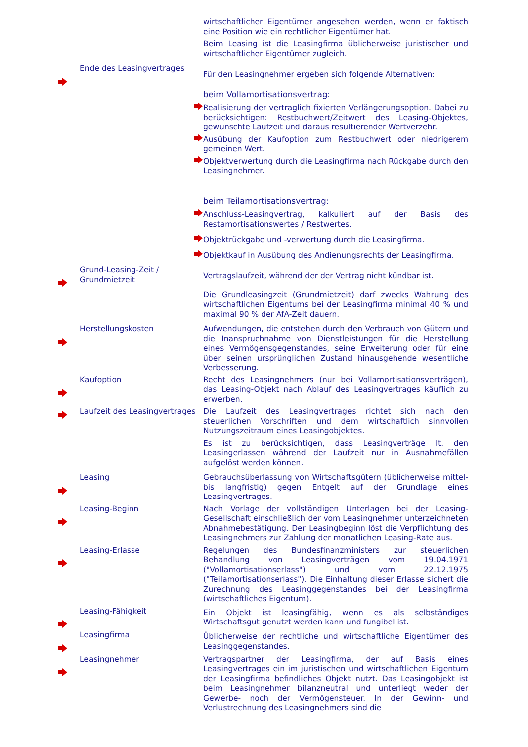wirtschaftlicher Eigentümer angesehen werden, wenn er faktisch eine Position wie ein rechtlicher Eigentümer hat.
Beim Leasing ist die Leasingfirma üblicherweise juristischer und wirtschaftlicher Eigentümer zugleich.
Ende des Leasingvertrages
Für den Leasingnehmer ergeben sich folgende Alternativen:
beim Vollamortisationsvertrag:
Realisierung der vertraglich fixierten Verlängerungsoption. Dabei zu berücksichtigen: Restbuchwert/Zeitwert des Leasing-Objektes, gewünschte Laufzeit und daraus resultierender Wertverzehr.
Ausübung der Kaufoption zum Restbuchwert oder niedrigerem gemeinen Wert.
Objektverwertung durch die Leasingfirma nach Rückgabe durch den Leasingnehmer.
beim Teilamortisationsvertrag:
Anschluss-Leasingvertrag, kalkuliert auf der Basis des Restamortisationswertes / Restwertes.
Objektrückgabe und -verwertung durch die Leasingfirma.
Objektkauf in Ausübung des Andienungsrechts der Leasingfirma.
Grund-Leasing-Zeit / Grundmietzeit
Vertragslaufzeit, während der der Vertrag nicht kündbar ist.
Die Grundleasingzeit (Grundmietzeit) darf zwecks Wahrung des wirtschaftlichen Eigentums bei der Leasingfirma minimal 40 % und maximal 90 % der AfA-Zeit dauern.
Herstellungskosten
Aufwendungen, die entstehen durch den Verbrauch von Gütern und die Inanspruchnahme von Dienstleistungen für die Herstellung eines Vermögensgegenstandes, seine Erweiterung oder für eine über seinen ursprünglichen Zustand hinausgehende wesentliche Verbesserung.
Kaufoption
Recht des Leasingnehmers (nur bei Vollamortisationsverträgen), das Leasing-Objekt nach Ablauf des Leasingvertrages käuflich zu erwerben.
Laufzeit des Leasingvertrages
Die Laufzeit des Leasingvertrages richtet sich nach den steuerlichen Vorschriften und dem wirtschaftlich sinnvollen Nutzungszeitraum eines Leasingobjektes.
Es ist zu berücksichtigen, dass Leasingverträge lt. den Leasingerlassen während der Laufzeit nur in Ausnahmefällen aufgelöst werden können.
Leasing
Gebrauchsüberlassung von Wirtschaftsgütern (üblicherweise mittel- bis langfristig) gegen Entgelt auf der Grundlage eines Leasingvertrages.
Leasing-Beginn
Nach Vorlage der vollständigen Unterlagen bei der Leasing-Gesellschaft einschließlich der vom Leasingnehmer unterzeichneten Abnahmebestätigung. Der Leasingbeginn löst die Verpflichtung des Leasingnehmers zur Zahlung der monatlichen Leasing-Rate aus.
Leasing-Erlasse
Regelungen des Bundesfinanzministers zur steuerlichen Behandlung von Leasingverträgen vom 19.04.1971 ("Vollamortisationserlass") und vom 22.12.1975 ("Teilamortisationserlass"). Die Einhaltung dieser Erlasse sichert die Zurechnung des Leasinggegenstandes bei der Leasingfirma (wirtschaftliches Eigentum).
Leasing-Fähigkeit
Ein Objekt ist leasingfähig, wenn es als selbständiges Wirtschaftsgut genutzt werden kann und fungibel ist.
Leasingfirma
Üblicherweise der rechtliche und wirtschaftliche Eigentümer des Leasinggegenstandes.
Leasingnehmer
Vertragspartner der Leasingfirma, der auf Basis eines Leasingvertrages ein im juristischen und wirtschaftlichen Eigentum der Leasingfirma befindliches Objekt nutzt. Das Leasingobjekt ist beim Leasingnehmer bilanzneutral und unterliegt weder der Gewerbe- noch der Vermögensteuer. In der Gewinn- und Verlustrechnung des Leasingnehmers sind die